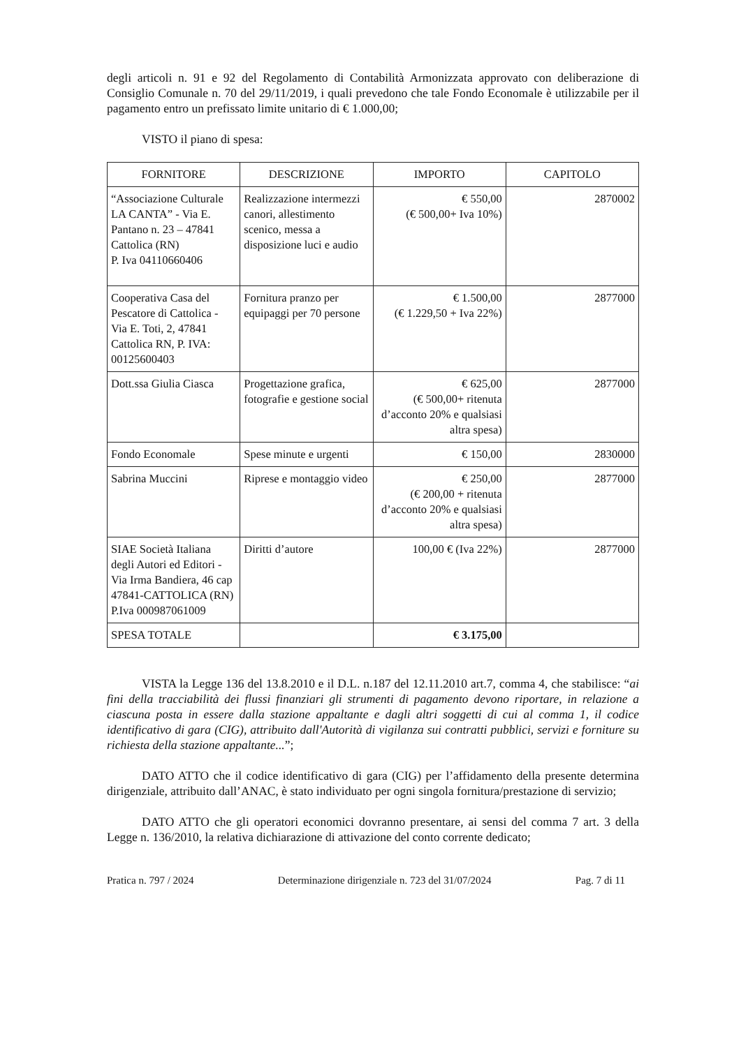degli articoli n. 91 e 92 del Regolamento di Contabilità Armonizzata approvato con deliberazione di Consiglio Comunale n. 70 del 29/11/2019, i quali prevedono che tale Fondo Economale è utilizzabile per il pagamento entro un prefissato limite unitario di € 1.000,00;
VISTO il piano di spesa:
| FORNITORE | DESCRIZIONE | IMPORTO | CAPITOLO |
| --- | --- | --- | --- |
| “Associazione Culturale LA CANTA” - Via E. Pantano n. 23 – 47841 Cattolica (RN) P. Iva 04110660406 | Realizzazione intermezzi canori, allestimento scenico, messa a disposizione luci e audio | € 550,00 (€ 500,00+ Iva 10%) | 2870002 |
| Cooperativa Casa del Pescatore di Cattolica - Via E. Toti, 2, 47841 Cattolica RN, P. IVA: 00125600403 | Fornitura pranzo per equipaggi per 70 persone | € 1.500,00 (€ 1.229,50 + Iva 22%) | 2877000 |
| Dott.ssa Giulia Ciasca | Progettazione grafica, fotografie e gestione social | € 625,00 (€ 500,00+ ritenuta d’acconto 20% e qualsiasi altra spesa) | 2877000 |
| Fondo Economale | Spese minute e urgenti | € 150,00 | 2830000 |
| Sabrina Muccini | Riprese e montaggio video | € 250,00 (€ 200,00 + ritenuta d’acconto 20% e qualsiasi altra spesa) | 2877000 |
| SIAE Società Italiana degli Autori ed Editori - Via Irma Bandiera, 46 cap 47841-CATTOLICA (RN) P.Iva 000987061009 | Diritti d’autore | 100,00 € (Iva 22%) | 2877000 |
| SPESA TOTALE | | € 3.175,00 | |
VISTA la Legge 136 del 13.8.2010 e il D.L. n.187 del 12.11.2010 art.7, comma 4, che stabilisce: “ai fini della tracciabilità dei flussi finanziari gli strumenti di pagamento devono riportare, in relazione a ciascuna posta in essere dalla stazione appaltante e dagli altri soggetti di cui al comma 1, il codice identificativo di gara (CIG), attribuito dall'Autorità di vigilanza sui contratti pubblici, servizi e forniture su richiesta della stazione appaltante...”;
DATO ATTO che il codice identificativo di gara (CIG) per l’affidamento della presente determina dirigenziale, attribuito dall’ANAC, è stato individuato per ogni singola fornitura/prestazione di servizio;
DATO ATTO che gli operatori economici dovranno presentare, ai sensi del comma 7 art. 3 della Legge n. 136/2010, la relativa dichiarazione di attivazione del conto corrente dedicato;
Pratica n. 797 / 2024 Determinazione dirigenziale n. 723 del 31/07/2024 Pag. 7 di 11